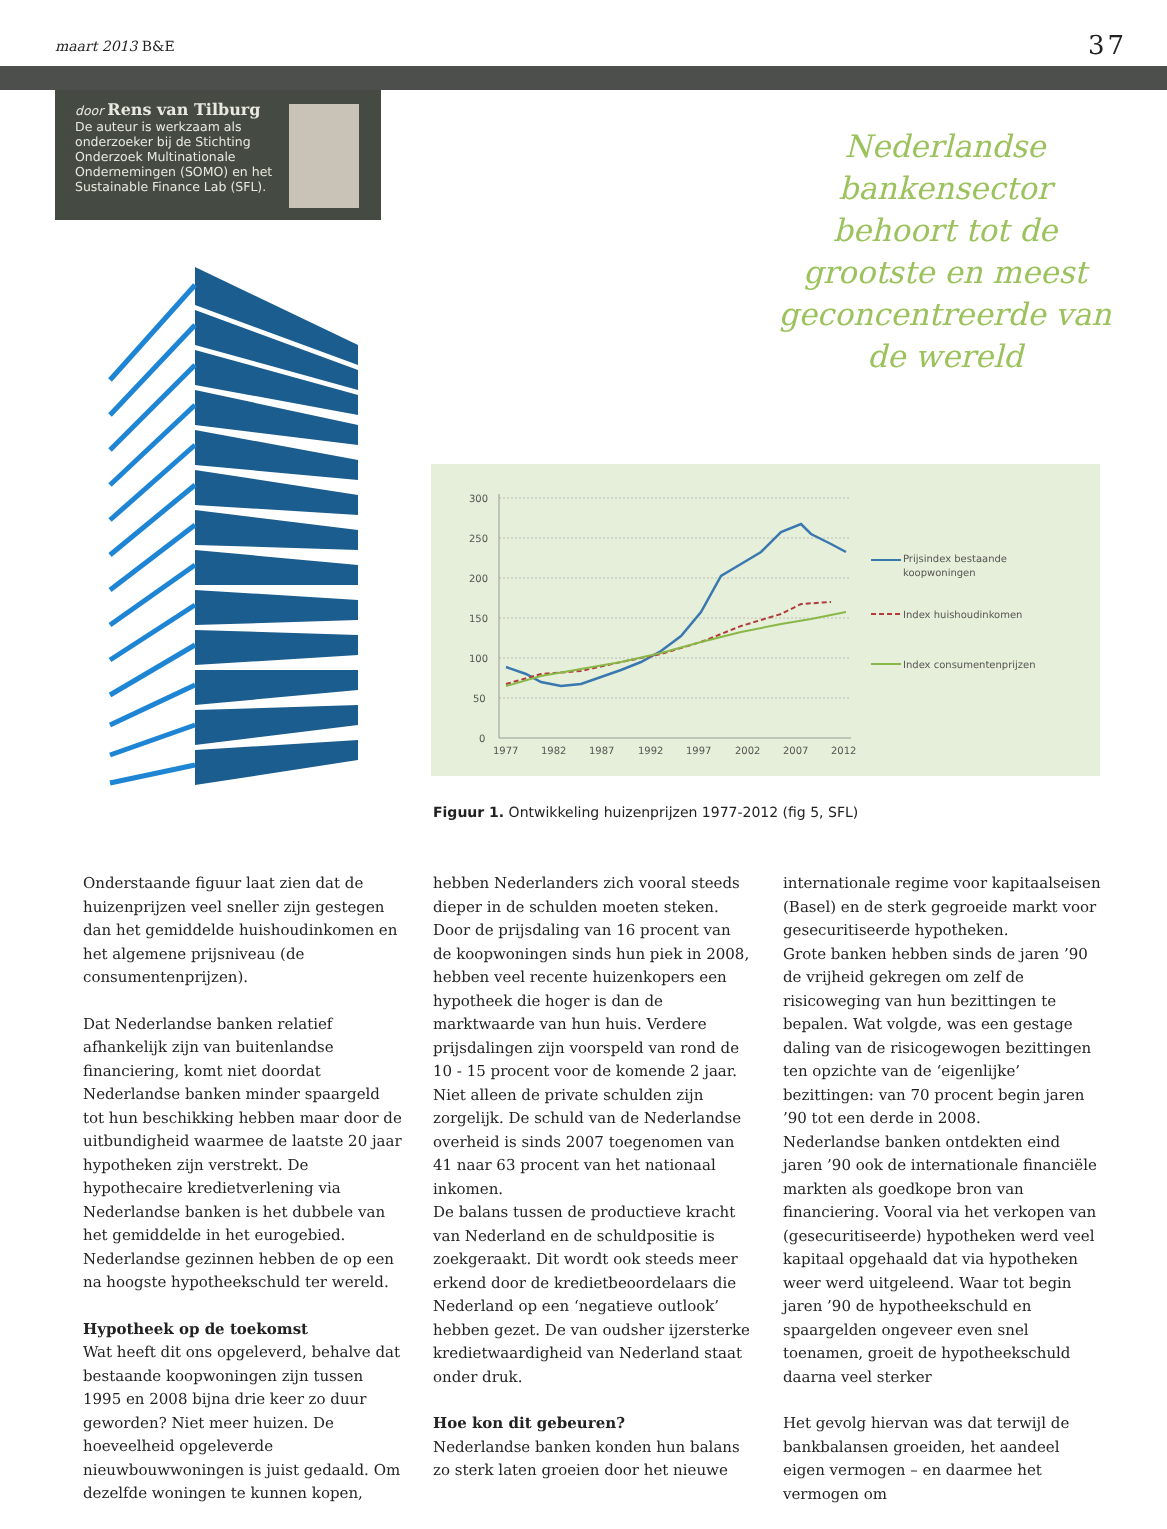maart 2013 B&E 37
door Rens van Tilburg
De auteur is werkzaam als
onderzoeker bij de Stichting
Onderzoek Multinationale
Ondernemingen (SOMO) en het
Sustainable Finance Lab (SFL).
Nederlandse bankensector behoort tot de grootste en meest geconcentreerde van de wereld
300
250
200
150
100
50
0
1977
1982
1987
1992
1997
2002
2007
2012
Prijsindex bestaande
koopwoningen
Index huishoudinkomen
Index consumentenprijzen
Figuur 1. Ontwikkeling huizenprijzen 1977-2012 (fig 5, SFL)
Onderstaande figuur laat zien dat de huizenprijzen veel sneller zijn gestegen dan het gemiddelde huishoudinkomen en het algemene prijsniveau (de consumentenprijzen).
Dat Nederlandse banken relatief afhankelijk zijn van buitenlandse financiering, komt niet doordat Nederlandse banken minder spaargeld tot hun beschikking hebben maar door de uitbundigheid waarmee de laatste 20 jaar hypotheken zijn verstrekt. De hypothecaire kredietverlening via Nederlandse banken is het dubbele van het gemiddelde in het eurogebied. Nederlandse gezinnen hebben de op een na hoogste hypotheekschuld ter wereld.
Hypotheek op de toekomst
Wat heeft dit ons opgeleverd, behalve dat bestaande koopwoningen zijn tussen 1995 en 2008 bijna drie keer zo duur geworden? Niet meer huizen. De hoeveelheid opgeleverde nieuwbouwwoningen is juist gedaald. Om dezelfde woningen te kunnen kopen,
hebben Nederlanders zich vooral steeds dieper in de schulden moeten steken.
Door de prijsdaling van 16 procent van de koopwoningen sinds hun piek in 2008, hebben veel recente huizenkopers een hypotheek die hoger is dan de marktwaarde van hun huis. Verdere prijsdalingen zijn voorspeld van rond de 10 - 15 procent voor de komende 2 jaar.
Niet alleen de private schulden zijn zorgelijk. De schuld van de Nederlandse overheid is sinds 2007 toegenomen van 41 naar 63 procent van het nationaal inkomen.
De balans tussen de productieve kracht van Nederland en de schuldpositie is zoekgeraakt. Dit wordt ook steeds meer erkend door de kredietbeoordelaars die Nederland op een ‘negatieve outlook’ hebben gezet. De van oudsher ijzersterke kredietwaardigheid van Nederland staat onder druk.
Hoe kon dit gebeuren?
Nederlandse banken konden hun balans zo sterk laten groeien door het nieuwe
internationale regime voor kapitaalseisen (Basel) en de sterk gegroeide markt voor gesecuritiseerde hypotheken.
Grote banken hebben sinds de jaren ’90 de vrijheid gekregen om zelf de risicoweging van hun bezittingen te bepalen. Wat volgde, was een gestage daling van de risicogewogen bezittingen ten opzichte van de ‘eigenlijke’ bezittingen: van 70 procent begin jaren ’90 tot een derde in 2008.
Nederlandse banken ontdekten eind jaren ’90 ook de internationale financiële markten als goedkope bron van financiering. Vooral via het verkopen van (gesecuritiseerde) hypotheken werd veel kapitaal opgehaald dat via hypotheken weer werd uitgeleend. Waar tot begin jaren ’90 de hypotheekschuld en spaargelden ongeveer even snel toenamen, groeit de hypotheekschuld daarna veel sterker
Het gevolg hiervan was dat terwijl de bankbalansen groeiden, het aandeel eigen vermogen – en daarmee het vermogen om